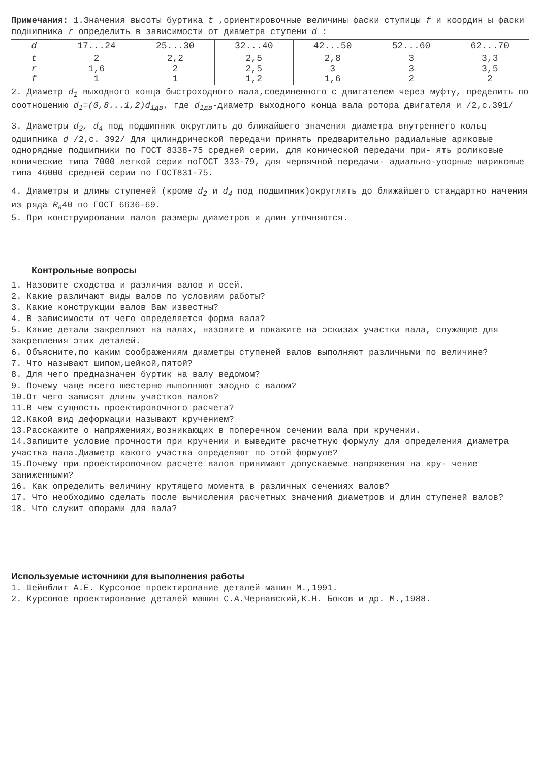Примечания: 1.Значения высоты буртика t ,ориентировочные величины фаски ступицы f и координ ы фаски подшипника r определить в зависимости от диаметра ступени d :
| d | 17...24 | 25...30 | 32...40 | 42...50 | 52...60 | 62...70 |
| t r f | 2 1,6 1 | 2,2 2 1 | 2,5 2,5 1,2 | 2,8 3 1,6 | 3 3 2 | 3,3 3,5 2 |
2. Диаметр d<sub>1</sub> выходного конца быстроходного вала,соединенного с двигателем через муфту, пределить по соотношению d<sub>1</sub>=(0,8...1,2)d<sub>1дв</sub>, где d<sub>1дв</sub>-диаметр выходного конца вала ротора двигателя и /2,с.391/
3. Диаметры d<sub>2</sub>, d<sub>4</sub> под подшипник округлить до ближайшего значения диаметра внутреннего кольц одшипника d /2,с. 392/ Для цилиндрической передачи принять предварительно радиальные арикoвые однорядные подшипники по ГОСТ 8338-75 средней серии, для конической передачи при- ять роликовые конические типа 7000 легкой серии поГОСТ 333-79, для червячной передачи- адиально-упорные шариковые типа 46000 средней серии по ГОСТ831-75.
4. Диаметры и длины ступеней (кроме d<sub>2</sub> и d<sub>4</sub> под подшипник)округлить до ближайшего стандартно начения из ряда R<sub>a</sub>40 по ГОСТ 6636-69.
5. При конструировании валов размеры диаметров и длин уточняются.
Контрольные вопросы
1. Назовите сходства и различия валов и осей.
2. Какие различают виды валов по условиям работы?
3. Какие конструкции валов Вам известны?
4. В зависимости от чего определяется форма вала?
5. Какие детали закрепляют на валах, назовите и покажите на эскизах участки вала, служащие для закрепления этих деталей.
6. Объясните,по каким соображениям диаметры ступеней валов выполняют различными по величине?
7. Что называют шипом,шейкой,пятой?
8. Для чего предназначен буртик на валу ведомом?
9. Почему чаще всего шестерню выполняют заодно с валом?
10.От чего зависят длины участков валов?
11.В чем сущность проектировочного расчета?
12.Какой вид деформации называют кручением?
13.Расскажите о напряжениях,возникающих в поперечном сечении вала при кручении.
14.Запишите условие прочности при кручении и выведите расчетную формулу для определения диаметра участка вала.Диаметр какого участка определяют по этой формуле?
15.Почему при проектировочном расчете валов принимают допускаемые напряжения на кру- чение заниженными?
16. Как определить величину крутящего момента в различных сечениях валов?
17. Что необходимо сделать после вычисления расчетных значений диаметров и длин ступеней валов?
18. Что служит опорами для вала?
Используемые источники для выполнения работы
1. Шейнблит А.Е. Курсовое проектирование деталей машин М.,1991.
2. Курсовое проектирование деталей машин С.А.Чернавский,К.Н. Боков и др. М.,1988.